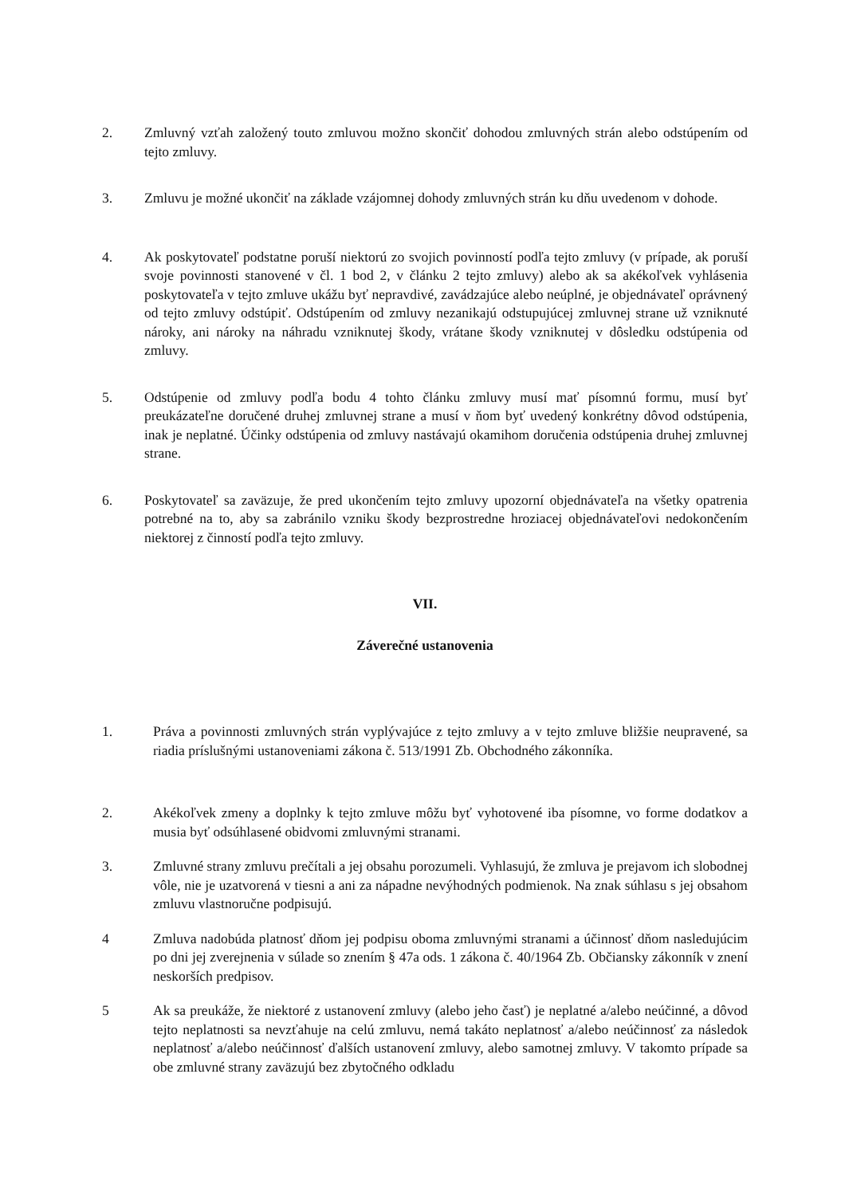2. Zmluvný vzťah založený touto zmluvou možno skončiť dohodou zmluvných strán alebo odstúpením od tejto zmluvy.
3. Zmluvu je možné ukončiť na základe vzájomnej dohody zmluvných strán ku dňu uvedenom v dohode.
4. Ak poskytovateľ podstatne poruší niektorú zo svojich povinností podľa tejto zmluvy (v prípade, ak poruší svoje povinnosti stanovené v čl. 1 bod 2, v článku 2 tejto zmluvy) alebo ak sa akékoľvek vyhlásenia poskytovateľa v tejto zmluve ukážu byť nepravdivé, zavádzajúce alebo neúplné, je objednávateľ oprávnený od tejto zmluvy odstúpiť. Odstúpením od zmluvy nezanikajú odstupujúcej zmluvnej strane už vzniknuté nároky, ani nároky na náhradu vzniknutej škody, vrátane škody vzniknutej v dôsledku odstúpenia od zmluvy.
5. Odstúpenie od zmluvy podľa bodu 4 tohto článku zmluvy musí mať písomnú formu, musí byť preukázateľne doručené druhej zmluvnej strane a musí v ňom byť uvedený konkrétny dôvod odstúpenia, inak je neplatné. Účinky odstúpenia od zmluvy nastávajú okamihom doručenia odstúpenia druhej zmluvnej strane.
6. Poskytovateľ sa zaväzuje, že pred ukončením tejto zmluvy upozorní objednávateľa na všetky opatrenia potrebné na to, aby sa zabránilo vzniku škody bezprostredne hroziacej objednávateľovi nedokončením niektorej z činností podľa tejto zmluvy.
VII.
Záverečné ustanovenia
1. Práva a povinnosti zmluvných strán vyplývajúce z tejto zmluvy a v tejto zmluve bližšie neupravené, sa riadia príslušnými ustanoveniami zákona č. 513/1991 Zb. Obchodného zákonníka.
2. Akékoľvek zmeny a doplnky k tejto zmluve môžu byť vyhotovené iba písomne, vo forme dodatkov a musia byť odsúhlasené obidvomi zmluvnými stranami.
3. Zmluvné strany zmluvu prečítali a jej obsahu porozumeli. Vyhlasujú, že zmluva je prejavom ich slobodnej vôle, nie je uzatvorená v tiesni a ani za nápadne nevýhodných podmienok. Na znak súhlasu s jej obsahom zmluvu vlastnoručne podpisujú.
4 Zmluva nadobúda platnosť dňom jej podpisu oboma zmluvnými stranami a účinnosť dňom nasledujúcim po dni jej zverejnenia v súlade so znením § 47a ods. 1 zákona č. 40/1964 Zb. Občiansky zákonník v znení neskorších predpisov.
5 Ak sa preukáže, že niektoré z ustanovení zmluvy (alebo jeho časť) je neplatné a/alebo neúčinné, a dôvod tejto neplatnosti sa nevzťahuje na celú zmluvu, nemá takáto neplatnosť a/alebo neúčinnosť za následok neplatnosť a/alebo neúčinnosť ďalších ustanovení zmluvy, alebo samotnej zmluvy. V takomto prípade sa obe zmluvné strany zaväzujú bez zbytočného odkladu